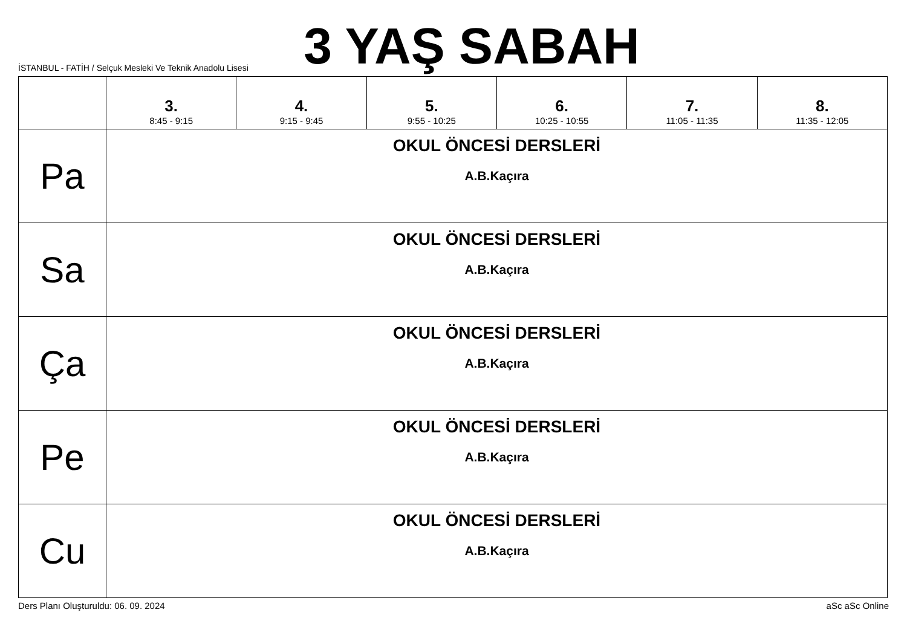3 YAŞ SABAH
İSTANBUL - FATİH / Selçuk Mesleki Ve Teknik Anadolu Lisesi
| | 3. 8:45 - 9:15 | 4. 9:15 - 9:45 | 5. 9:55 - 10:25 | 6. 10:25 - 10:55 | 7. 11:05 - 11:35 | 8. 11:35 - 12:05 |
| --- | --- | --- | --- | --- | --- | --- |
| Pa | OKUL ÖNCESİ DERSLERİ A.B.Kaçıra | | | | | |
| Sa | OKUL ÖNCESİ DERSLERİ A.B.Kaçıra | | | | | |
| Ça | OKUL ÖNCESİ DERSLERİ A.B.Kaçıra | | | | | |
| Pe | OKUL ÖNCESİ DERSLERİ A.B.Kaçıra | | | | | |
| Cu | OKUL ÖNCESİ DERSLERİ A.B.Kaçıra | | | | | |
Ders Planı Oluşturuldu: 06. 09. 2024 aSc aSc Online